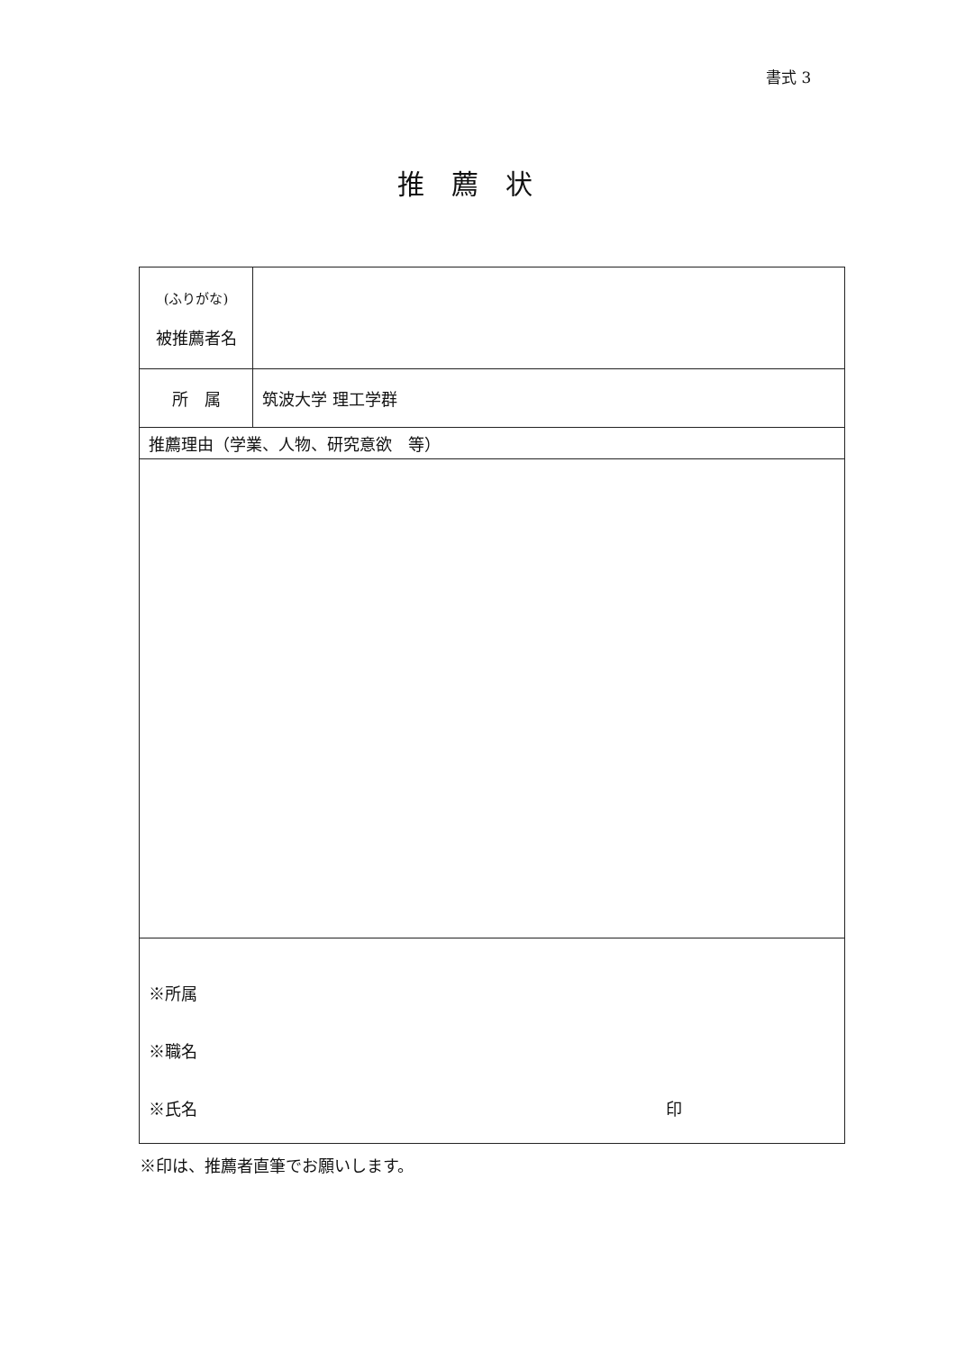書式 3
推薦状
| (ふりがな) 被推薦者名 | |
| 所 属 | 筑波大学 理工学群 |
| 推薦理由（学業、人物、研究意欲 等） | |
| ※所属 ※職名 ※氏名 印 | |
※印は、推薦者直筆でお願いします。